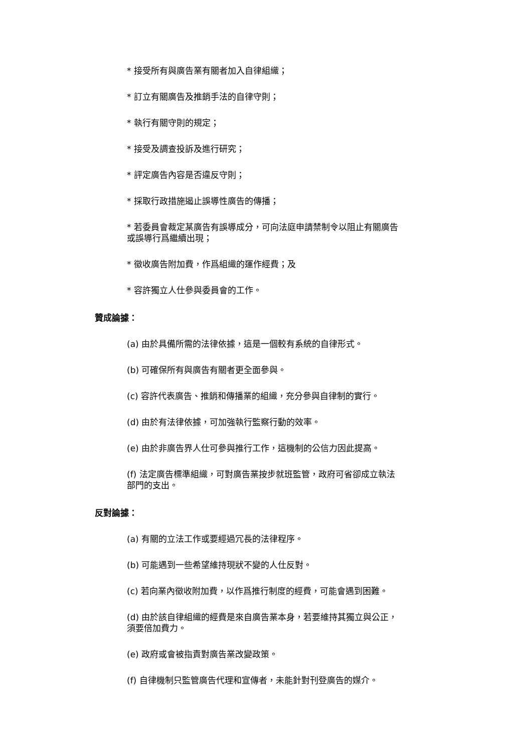* 接受所有與廣告業有關者加入自律組織；
* 訂立有關廣告及推銷手法的自律守則；
* 執行有關守則的規定；
* 接受及調查投訴及進行研究；
* 評定廣告內容是否違反守則；
* 採取行政措施遏止誤導性廣告的傳播；
* 若委員會裁定某廣告有誤導成分，可向法庭申請禁制令以阻止有關廣告或誤導行爲繼續出現；
* 徵收廣告附加費，作爲組織的運作經費；及
* 容許獨立人仕參與委員會的工作。
贊成論據：
(a) 由於具備所需的法律依據，這是一個較有系統的自律形式。
(b) 可確保所有與廣告有關者更全面參與。
(c) 容許代表廣告、推銷和傳播業的組織，充分參與自律制的實行。
(d) 由於有法律依據，可加強執行監察行動的效率。
(e) 由於非廣告界人仕可參與推行工作，這機制的公信力因此提高。
(f) 法定廣告標準組織，可對廣告業按步就班監管，政府可省卻成立執法部門的支出。
反對論據：
(a) 有關的立法工作或要經過冗長的法律程序。
(b) 可能遇到一些希望維持現狀不變的人仕反對。
(c) 若向業內徵收附加費，以作爲推行制度的經費，可能會遇到困難。
(d) 由於該自律組織的經費是來自廣告業本身，若要維持其獨立與公正，須要倍加費力。
(e) 政府或會被指責對廣告業改變政策。
(f) 自律機制只監管廣告代理和宣傳者，未能針對刊登廣告的媒介。